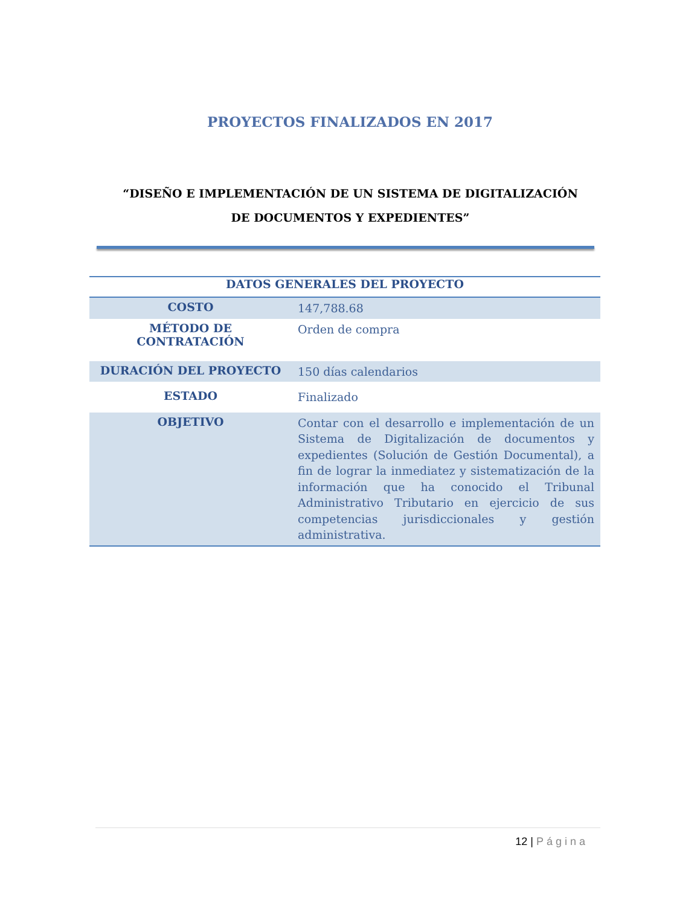PROYECTOS FINALIZADOS EN 2017
“DISEÑO E IMPLEMENTACIÓN DE UN SISTEMA DE DIGITALIZACIÓN DE DOCUMENTOS Y EXPEDIENTES”
| DATOS GENERALES DEL PROYECTO | |
| --- | --- |
| COSTO | 147,788.68 |
| MÉTODO DE CONTRATACIÓN | Orden de compra |
| DURACIÓN DEL PROYECTO | 150 días calendarios |
| ESTADO | Finalizado |
| OBJETIVO | Contar con el desarrollo e implementación de un Sistema de Digitalización de documentos y expedientes (Solución de Gestión Documental), a fin de lograr la inmediatez y sistematización de la información que ha conocido el Tribunal Administrativo Tributario en ejercicio de sus competencias jurisdiccionales y gestión administrativa. |
12 | Página